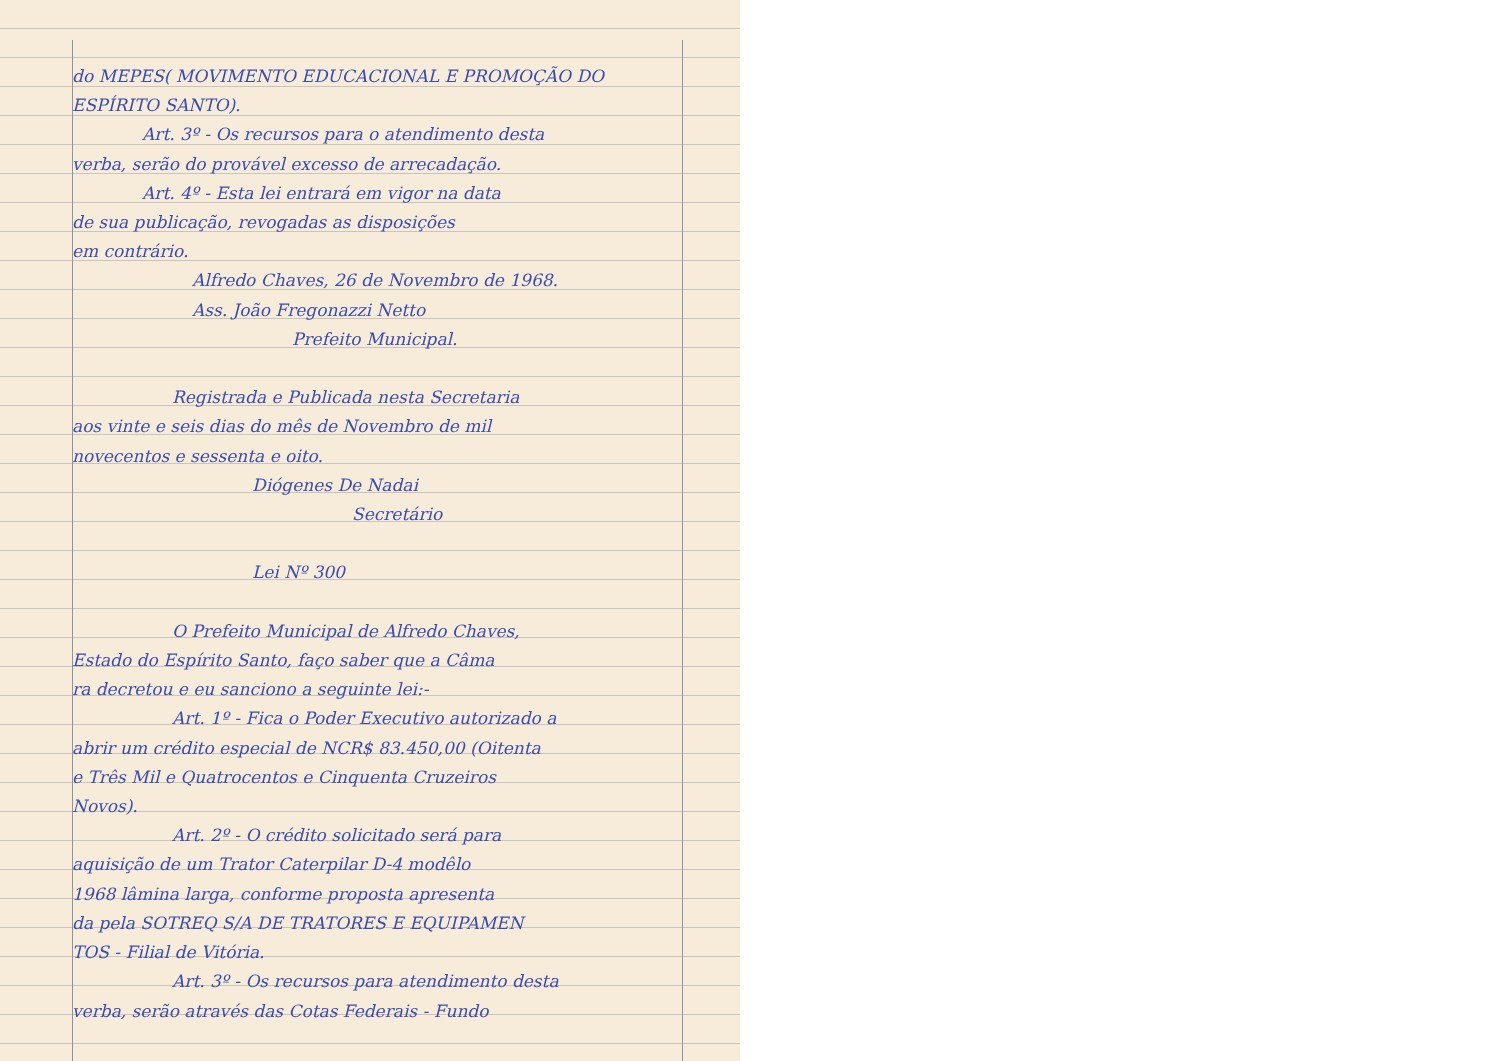do MEPES( MOVIMENTO EDUCACIONAL E PROMOÇÃO DO
ESPÍRITO SANTO).
Art. 3º - Os recursos para o atendimento desta
verba, serão do provável excesso de arrecadação.
Art. 4º - Esta lei entrará em vigor na data
de sua publicação, revogadas as disposições
em contrário.
Alfredo Chaves, 26 de Novembro de 1968.
Ass. João Fregonazzi Netto
Prefeito Municipal.
Registrada e Publicada nesta Secretaria
aos vinte e seis dias do mês de Novembro de mil
novecentos e sessenta e oito.
Diógenes De Nadai
Secretário
Lei Nº 300
O Prefeito Municipal de Alfredo Chaves,
Estado do Espírito Santo, faço saber que a Câma
ra decretou e eu sanciono a seguinte lei:-
Art. 1º - Fica o Poder Executivo autorizado a
abrir um crédito especial de NCR$ 83.450,00 (Oitenta
e Três Mil e Quatrocentos e Cinquenta Cruzeiros
Novos).
Art. 2º - O crédito solicitado será para
aquisição de um Trator Caterpilar D-4 modêlo
1968 lâmina larga, conforme proposta apresenta
da pela SOTREQ S/A DE TRATORES E EQUIPAMEN
TOS - Filial de Vitória.
Art. 3º - Os recursos para atendimento desta
verba, serão através das Cotas Federais - Fundo